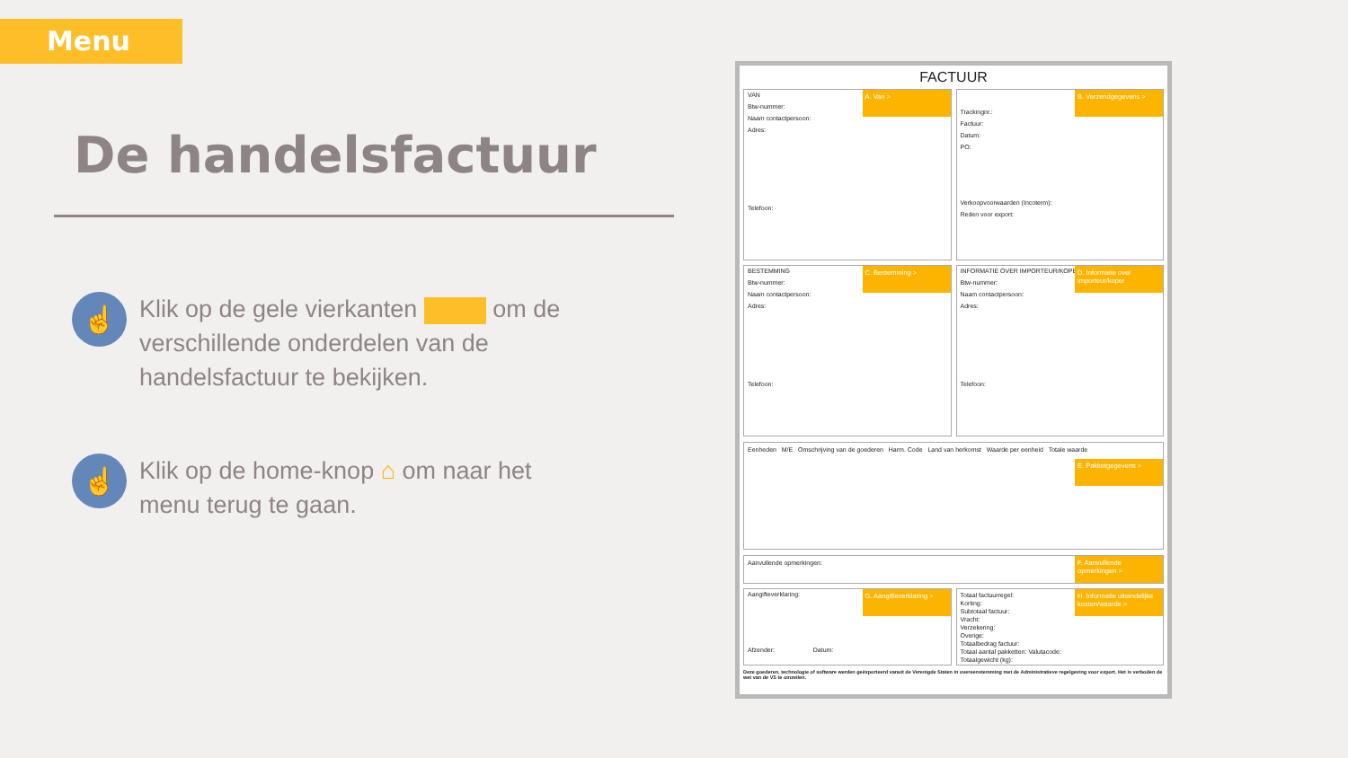Menu
De handelsfactuur
☝
Klik op de gele vierkanten om de verschillende onderdelen van de handelsfactuur te bekijken.
☝
Klik op de home-knop ⌂ om naar het menu terug te gaan.
FACTUUR
VAN
A. Van >
Btw-nummer:
Naam contactpersoon:
Adres:
Telefoon:
B. Verzendgegevens >
Trackingnr.:
Factuur:
Datum:
PO:
Verkoopvoorwaarden (Incoterm):
Reden voor export:
BESTEMMING
C. Bestemming >
Btw-nummer:
Naam contactpersoon:
Adres:
Telefoon:
INFORMATIE OVER IMPORTEUR/KOPER
D. Informatie over importeur/koper
Btw-nummer:
Naam contactpersoon:
Adres:
Telefoon:
Eenheden M/E Omschrijving van de goederen Harm. Code Land van herkomst Waarde per eenheid Totale waarde
E. Pakketgegevens >
Aanvullende opmerkingen:
F. Aanvullende opmerkingen >
Aangifteverklaring:
G. Aangifteverklaring >
Afzender: Datum:
Totaal factuurregel:
Korting:
Subtotaal factuur:
Vracht:
Verzekering:
Overige:
Totaalbedrag factuur:
Totaal aantal pakketten: Valutacode:
Totaalgewicht (kg):
H. Informatie uiteindelijke kosten/waarde >
Deze goederen, technologie of software werden geëxporteerd vanuit de Verenigde Staten in overeenstemming met de Administratieve regelgeving voor export. Het is verboden de wet van de VS te omzeilen.